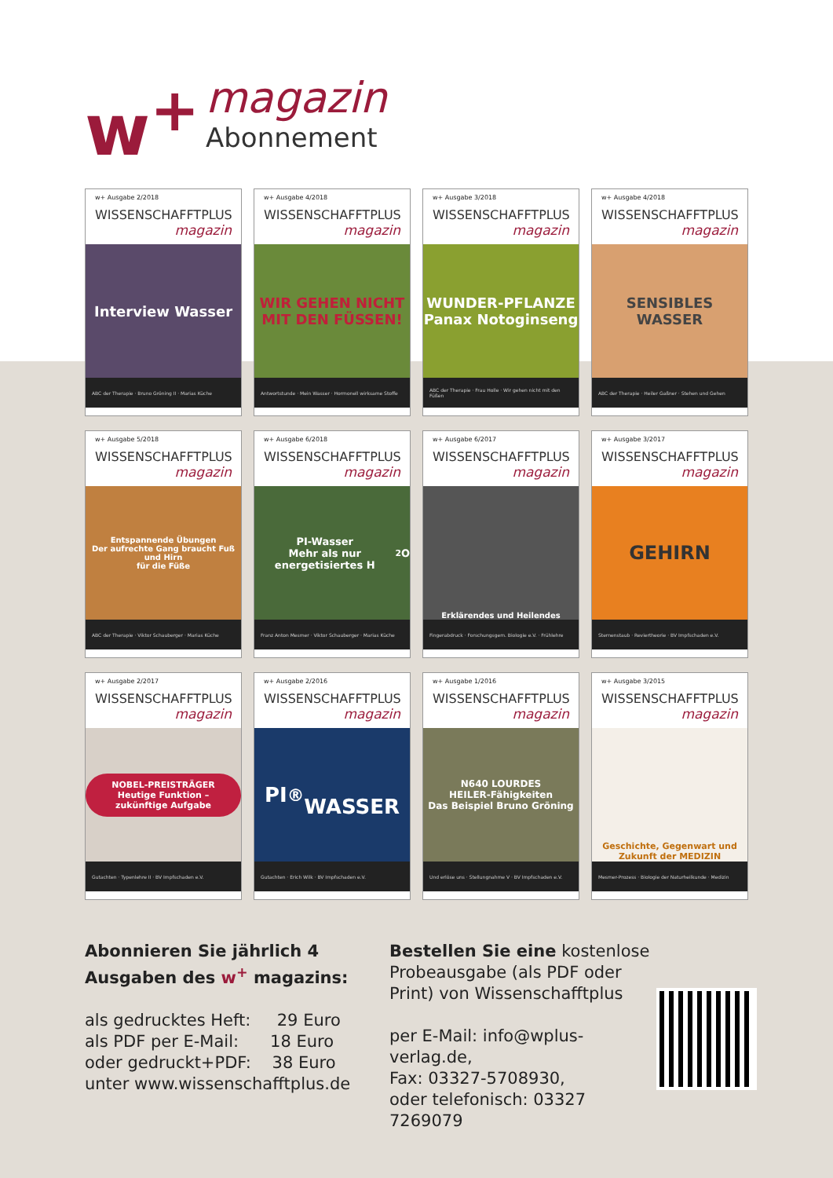w<sup>+</sup>
magazin
Abonnement
w+ Ausgabe 2/2018
WISSENSCHAFFTPLUS
magazin
Interview Wasser
ABC der Therapie · Bruno Gröning II · Marias Küche
w+ Ausgabe 4/2018
WISSENSCHAFFTPLUS
magazin
WIR GEHEN NICHT MIT DEN FÜSSEN!
Antwortstunde · Mein Wasser · Hormonell wirksame Stoffe
w+ Ausgabe 3/2018
WISSENSCHAFFTPLUS
magazin
WUNDER-PFLANZE
Panax Notoginseng
ABC der Therapie · Frau Holle · Wir gehen nicht mit den Füßen
w+ Ausgabe 4/2018
WISSENSCHAFFTPLUS
magazin
SENSIBLES WASSER
ABC der Therapie · Heiler Gaßner · Stehen und Gehen
w+ Ausgabe 5/2018
WISSENSCHAFFTPLUS
magazin
Entspannende Übungen
Der aufrechte Gang braucht Fuß und Hirn
für die Füße
ABC der Therapie · Viktor Schauberger · Marias Küche
w+ Ausgabe 6/2018
WISSENSCHAFFTPLUS
magazin
PI-Wasser
Mehr als nur energetisiertes H<sub>2</sub>O
Franz Anton Mesmer · Viktor Schauberger · Marias Küche
w+ Ausgabe 6/2017
WISSENSCHAFFTPLUS
magazin
Erklärendes und Heilendes
Fingerabdruck · Forschungsgem. Biologie e.V. · Frühlehre
w+ Ausgabe 3/2017
WISSENSCHAFFTPLUS
magazin
GEHIRN
Sternenstaub · Reviertheorie · BV Impfschaden e.V.
w+ Ausgabe 2/2017
WISSENSCHAFFTPLUS
magazin
NOBEL-PREISTRÄGER
Heutige Funktion – zukünftige Aufgabe
Gutachten · Typenlehre II · BV Impfschaden e.V.
w+ Ausgabe 2/2016
WISSENSCHAFFTPLUS
magazin
PI<sup>®</sup>
WASSER
Gutachten · Erich Wilk · BV Impfschaden e.V.
w+ Ausgabe 1/2016
WISSENSCHAFFTPLUS
magazin
N640 LOURDES
HEILER-Fähigkeiten
Das Beispiel Bruno Gröning
Und erlöse uns · Stellungnahme V · BV Impfschaden e.V.
w+ Ausgabe 3/2015
WISSENSCHAFFTPLUS
magazin
Geschichte, Gegenwart und Zukunft der MEDIZIN
Mesmer-Prozess · Biologie der Naturheilkunde · Medizin
Abonnieren Sie jährlich 4 Ausgaben des w<sup>+</sup> magazins:
als gedrucktes Heft: 29 Euro
als PDF per E-Mail: 18 Euro
oder gedruckt+PDF: 38 Euro
unter www.wissenschafftplus.de
Bestellen Sie eine kostenlose Probeausgabe (als PDF oder Print) von Wissenschafftplus
per E-Mail: info@wplus-verlag.de,
Fax: 03327-5708930,
oder telefonisch: 03327 7269079